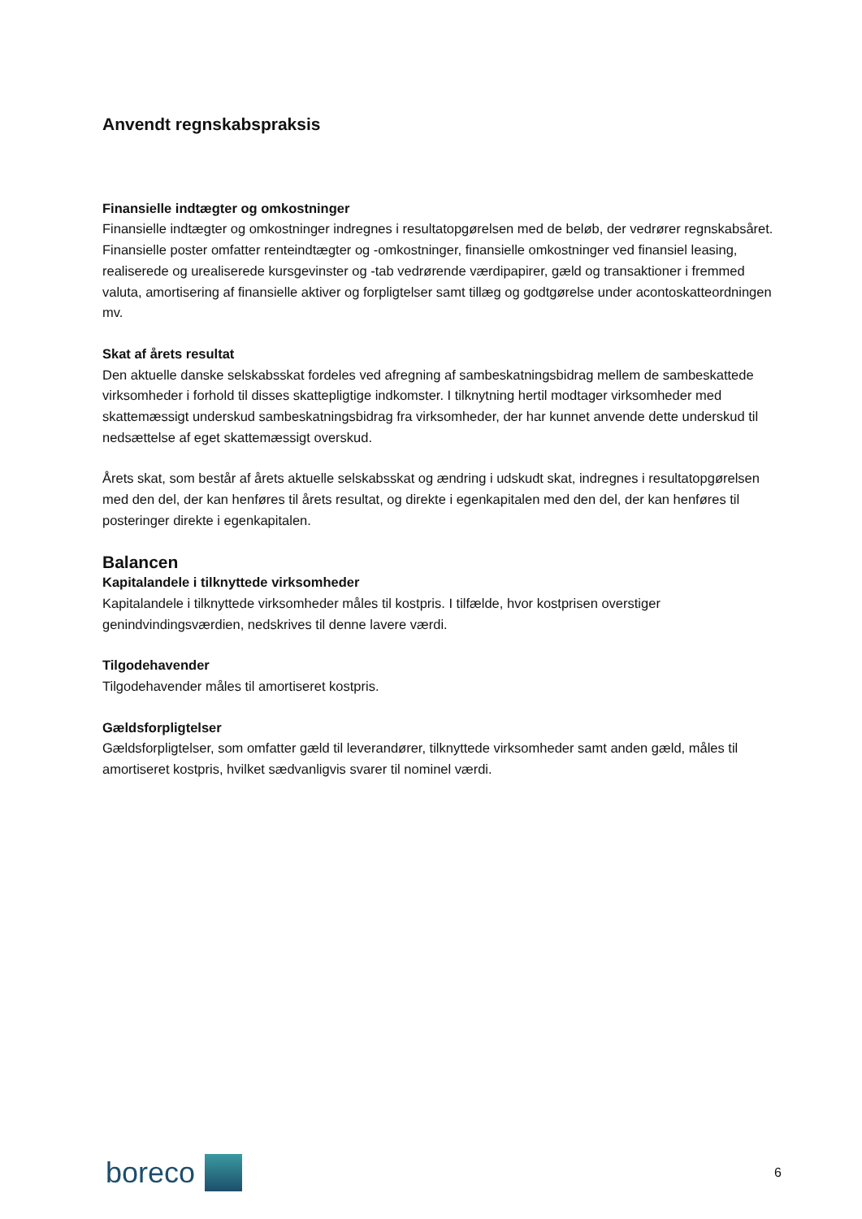Anvendt regnskabspraksis
Finansielle indtægter og omkostninger
Finansielle indtægter og omkostninger indregnes i resultatopgørelsen med de beløb, der vedrører regnskabsåret. Finansielle poster omfatter renteindtægter og -omkostninger, finansielle omkostninger ved finansiel leasing, realiserede og urealiserede kursgevinster og -tab vedrørende værdipapirer, gæld og transaktioner i fremmed valuta, amortisering af finansielle aktiver og forpligtelser samt tillæg og godtgørelse under acontoskatteordningen mv.
Skat af årets resultat
Den aktuelle danske selskabsskat fordeles ved afregning af sambeskatningsbidrag mellem de sambeskattede virksomheder i forhold til disses skattepligtige indkomster. I tilknytning hertil modtager virksomheder med skattemæssigt underskud sambeskatningsbidrag fra virksomheder, der har kunnet anvende dette underskud til nedsættelse af eget skattemæssigt overskud.
Årets skat, som består af årets aktuelle selskabsskat og ændring i udskudt skat, indregnes i resultatopgørelsen med den del, der kan henføres til årets resultat, og direkte i egenkapitalen med den del, der kan henføres til posteringer direkte i egenkapitalen.
Balancen
Kapitalandele i tilknyttede virksomheder
Kapitalandele i tilknyttede virksomheder måles til kostpris. I tilfælde, hvor kostprisen overstiger genindvindingsværdien, nedskrives til denne lavere værdi.
Tilgodehavender
Tilgodehavender måles til amortiseret kostpris.
Gældsforpligtelser
Gældsforpligtelser, som omfatter gæld til leverandører, tilknyttede virksomheder samt anden gæld, måles til amortiseret kostpris, hvilket sædvanligvis svarer til nominel værdi.
boreco
6